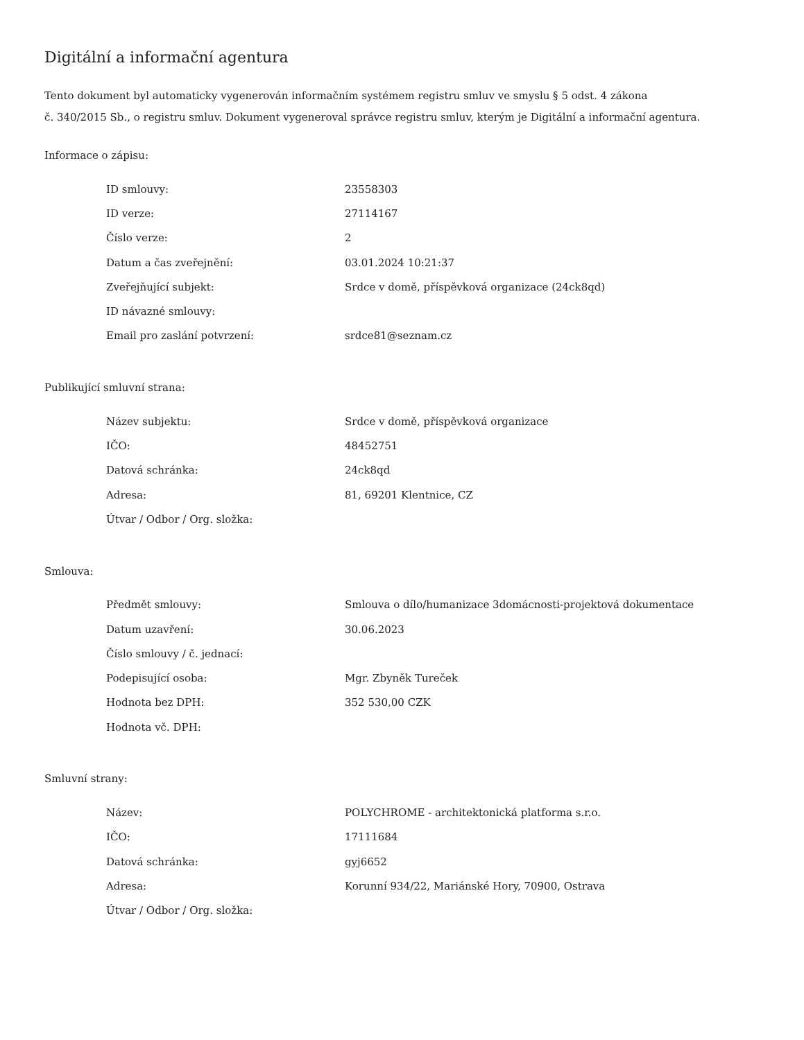Digitální a informační agentura
Tento dokument byl automaticky vygenerován informačním systémem registru smluv ve smyslu § 5 odst. 4 zákona
č. 340/2015 Sb., o registru smluv. Dokument vygeneroval správce registru smluv, kterým je Digitální a informační agentura.
Informace o zápisu:
| ID smlouvy: | 23558303 |
| ID verze: | 27114167 |
| Číslo verze: | 2 |
| Datum a čas zveřejnění: | 03.01.2024 10:21:37 |
| Zveřejňující subjekt: | Srdce v domě, příspěvková organizace (24ck8qd) |
| ID návazné smlouvy: | |
| Email pro zaslání potvrzení: | srdce81@seznam.cz |
Publikující smluvní strana:
| Název subjektu: | Srdce v domě, příspěvková organizace |
| IČO: | 48452751 |
| Datová schránka: | 24ck8qd |
| Adresa: | 81, 69201 Klentnice, CZ |
| Útvar / Odbor / Org. složka: | |
Smlouva:
| Předmět smlouvy: | Smlouva o dílo/humanizace 3domácnosti-projektová dokumentace |
| Datum uzavření: | 30.06.2023 |
| Číslo smlouvy / č. jednací: | |
| Podepisující osoba: | Mgr. Zbyněk Tureček |
| Hodnota bez DPH: | 352 530,00 CZK |
| Hodnota vč. DPH: | |
Smluvní strany:
| Název: | POLYCHROME - architektonická platforma s.r.o. |
| IČO: | 17111684 |
| Datová schránka: | gyj6652 |
| Adresa: | Korunní 934/22, Mariánské Hory, 70900, Ostrava |
| Útvar / Odbor / Org. složka: | |